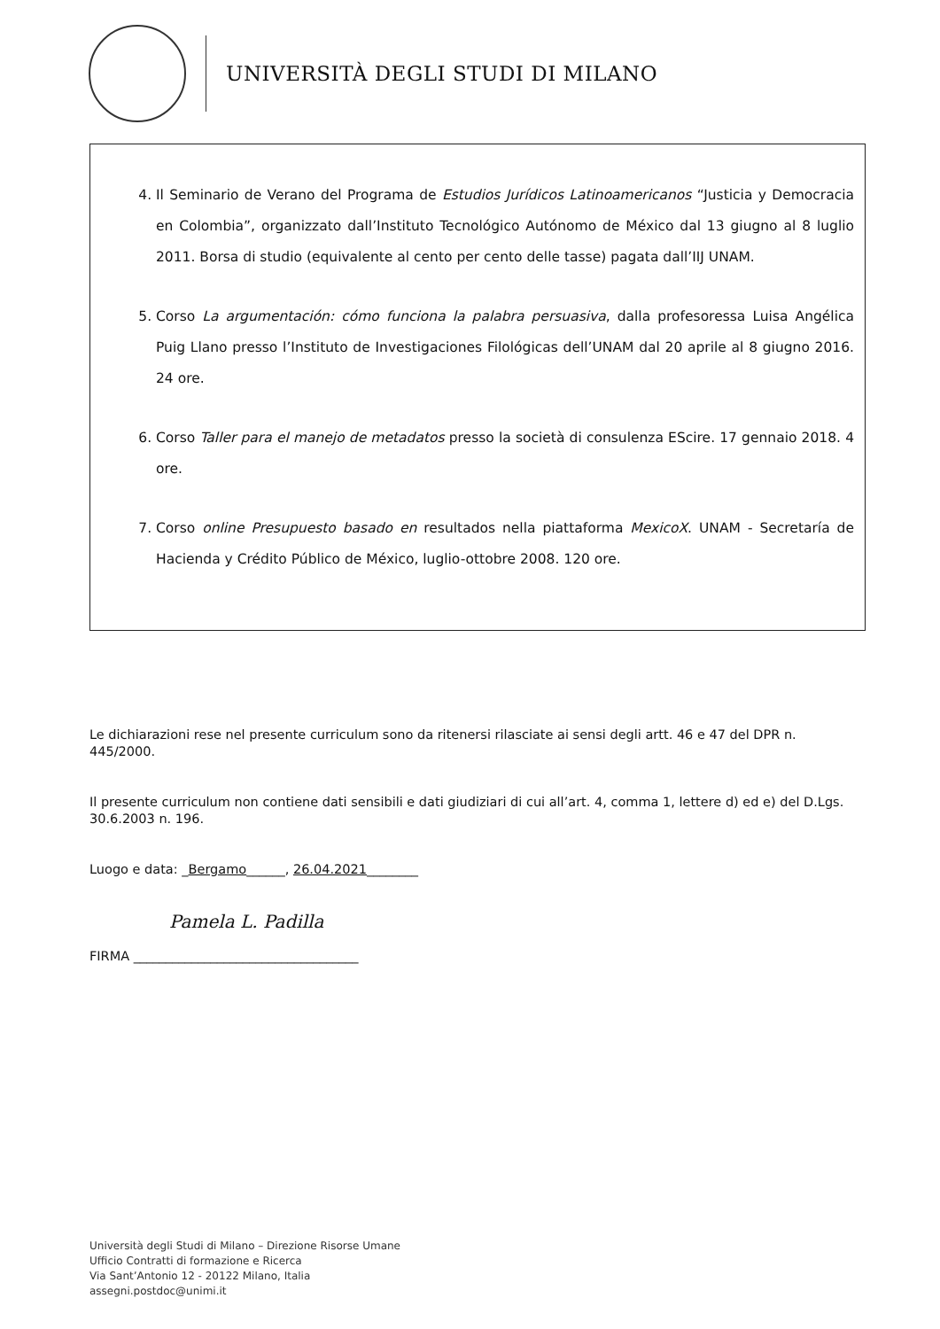UNIVERSITÀ DEGLI STUDI DI MILANO
4. Il Seminario de Verano del Programa de Estudios Jurídicos Latinoamericanos “Justicia y Democracia en Colombia”, organizzato dall’Instituto Tecnológico Autónomo de México dal 13 giugno al 8 luglio 2011. Borsa di studio (equivalente al cento per cento delle tasse) pagata dall’IIJ UNAM.
5. Corso La argumentación: cómo funciona la palabra persuasiva, dalla profesoressa Luisa Angélica Puig Llano presso l’Instituto de Investigaciones Filológicas dell’UNAM dal 20 aprile al 8 giugno 2016. 24 ore.
6. Corso Taller para el manejo de metadatos presso la società di consulenza EScire. 17 gennaio 2018. 4 ore.
7. Corso online Presupuesto basado en resultados nella piattaforma MexicoX. UNAM - Secretaría de Hacienda y Crédito Público de México, luglio-ottobre 2008. 120 ore.
Le dichiarazioni rese nel presente curriculum sono da ritenersi rilasciate ai sensi degli artt. 46 e 47 del DPR n. 445/2000.
Il presente curriculum non contiene dati sensibili e dati giudiziari di cui all’art. 4, comma 1, lettere d) ed e) del D.Lgs. 30.6.2003 n. 196.
Luogo e data: _Bergamo______, 26.04.2021________
Pamela L. Padilla
FIRMA ___________________________________
Università degli Studi di Milano – Direzione Risorse Umane
Ufficio Contratti di formazione e Ricerca
Via Sant’Antonio 12 - 20122 Milano, Italia
assegni.postdoc@unimi.it